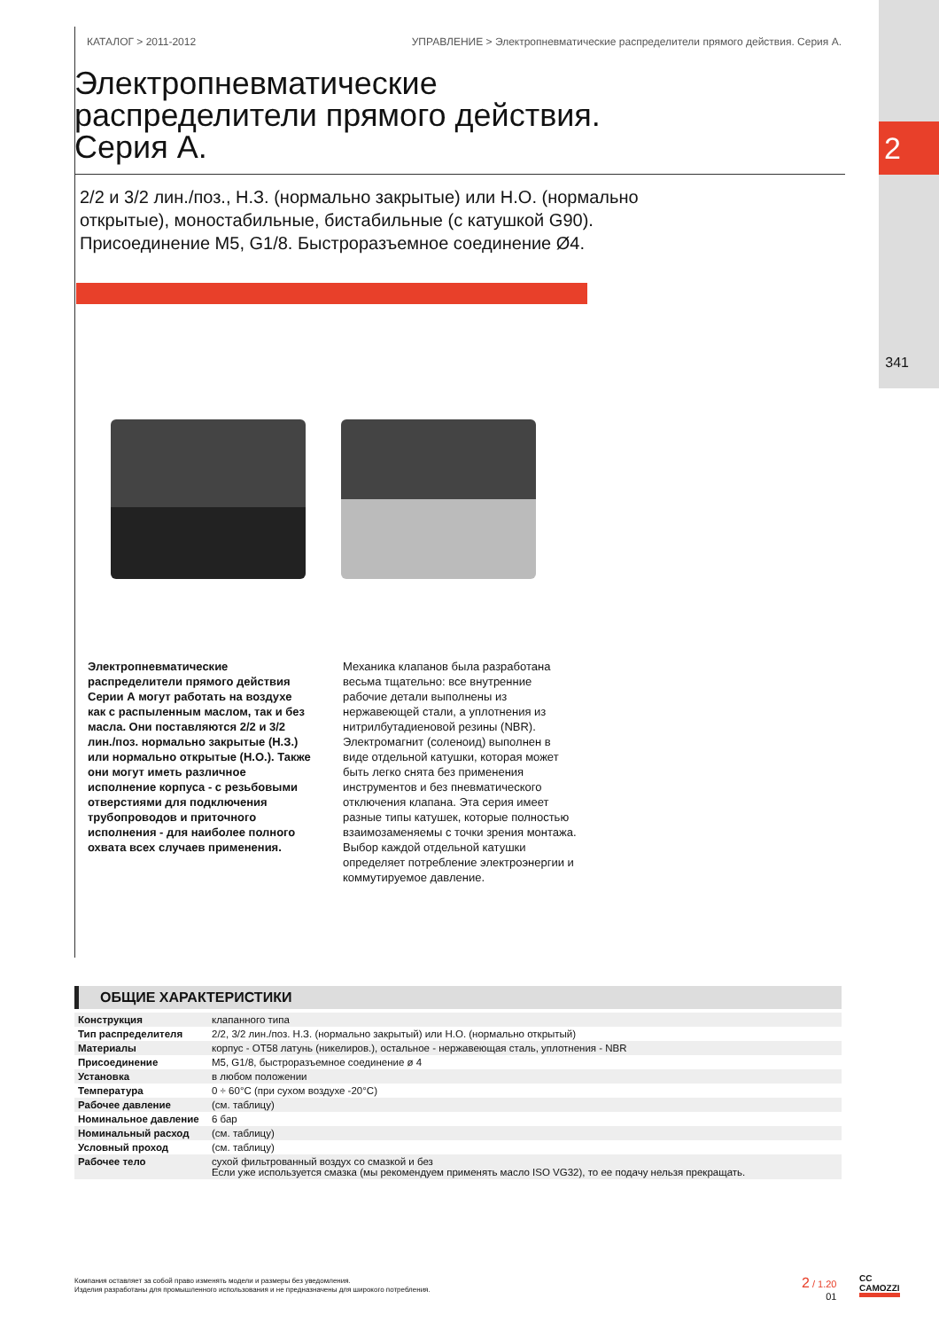2
341
КАТАЛОГ > 2011-2012 УПРАВЛЕНИЕ > Электропневматические распределители прямого действия. Серия А.
Электропневматические
распределители прямого действия.
Серия А.
2/2 и 3/2 лин./поз., Н.З. (нормально закрытые) или Н.О. (нормально открытые), моностабильные, бистабильные (с катушкой G90). Присоединение М5, G1/8. Быстроразъемное соединение Ø4.
Электропневматические распределители прямого действия Серии А могут работать на воздухе как с распыленным маслом, так и без масла. Они поставляются 2/2 и 3/2 лин./поз. нормально закрытые (Н.З.) или нормально открытые (Н.О.). Также они могут иметь различное исполнение корпуса - с резьбовыми отверстиями для подключения трубопроводов и приточного исполнения - для наиболее полного охвата всех случаев применения.
Механика клапанов была разработана весьма тщательно: все внутренние рабочие детали выполнены из нержавеющей стали, а уплотнения из нитрилбутадиеновой резины (NBR). Электромагнит (соленоид) выполнен в виде отдельной катушки, которая может быть легко снята без применения инструментов и без пневматического отключения клапана. Эта серия имеет разные типы катушек, которые полностью взаимозаменяемы с точки зрения монтажа. Выбор каждой отдельной катушки определяет потребление электроэнергии и коммутируемое давление.
ОБЩИЕ ХАРАКТЕРИСТИКИ
| Конструкция | клапанного типа |
| Тип распределителя | 2/2, 3/2 лин./поз. Н.З. (нормально закрытый) или Н.О. (нормально открытый) |
| Материалы | корпус - OT58 латунь (никелиров.), остальное - нержавеющая сталь, уплотнения - NBR |
| Присоединение | M5, G1/8, быстроразъемное соединение ø 4 |
| Установка | в любом положении |
| Температура | 0 ÷ 60°C (при сухом воздухе -20°C) |
| Рабочее давление | (см. таблицу) |
| Номинальное давление | 6 бар |
| Номинальный расход | (см. таблицу) |
| Условный проход | (см. таблицу) |
| Рабочее тело | сухой фильтрованный воздух со смазкой и без Если уже используется смазка (мы рекомендуем применять масло ISO VG32), то ее подачу нельзя прекращать. |
Компания оставляет за собой право изменять модели и размеры без уведомления.
Изделия разработаны для промышленного использования и не предназначены для широкого потребления.
2 / 1.20
01
CC
CAMOZZI